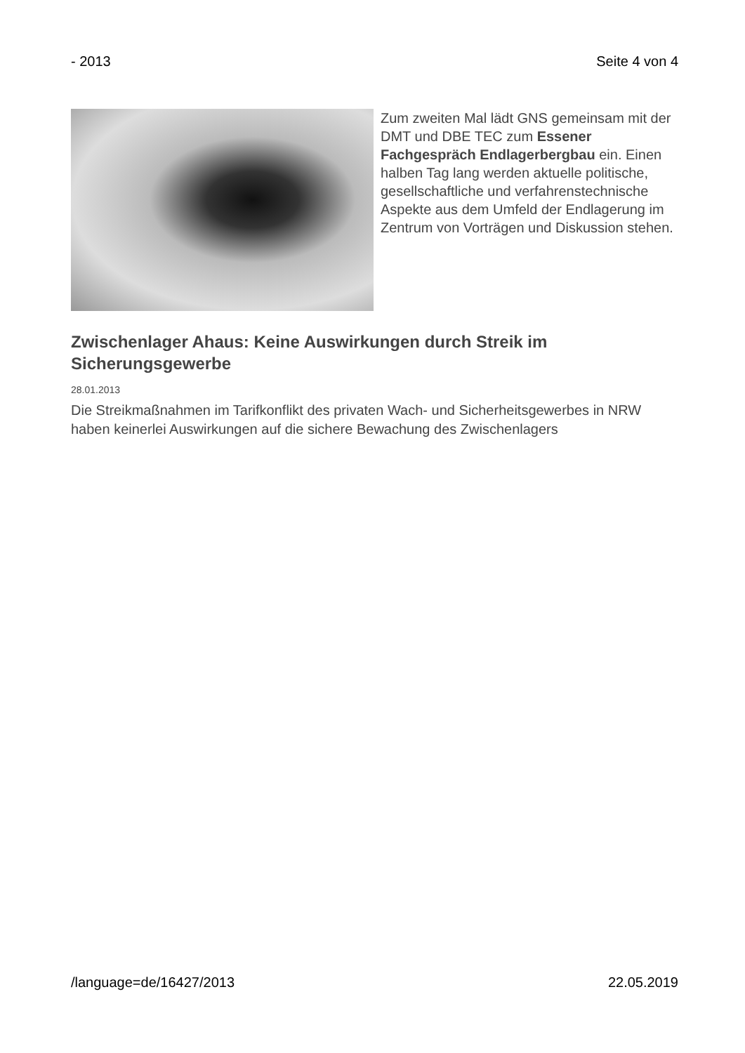- 2013 Seite 4 von 4
Zum zweiten Mal lädt GNS gemeinsam mit der DMT und DBE TEC zum Essener Fachgespräch Endlagerbergbau ein. Einen halben Tag lang werden aktuelle politische, gesellschaftliche und verfahrenstechnische Aspekte aus dem Umfeld der Endlagerung im Zentrum von Vorträgen und Diskussion stehen.
Zwischenlager Ahaus: Keine Auswirkungen durch Streik im Sicherungsgewerbe
28.01.2013
Die Streikmaßnahmen im Tarifkonflikt des privaten Wach- und Sicherheitsgewerbes in NRW haben keinerlei Auswirkungen auf die sichere Bewachung des Zwischenlagers
/language=de/16427/2013 22.05.2019